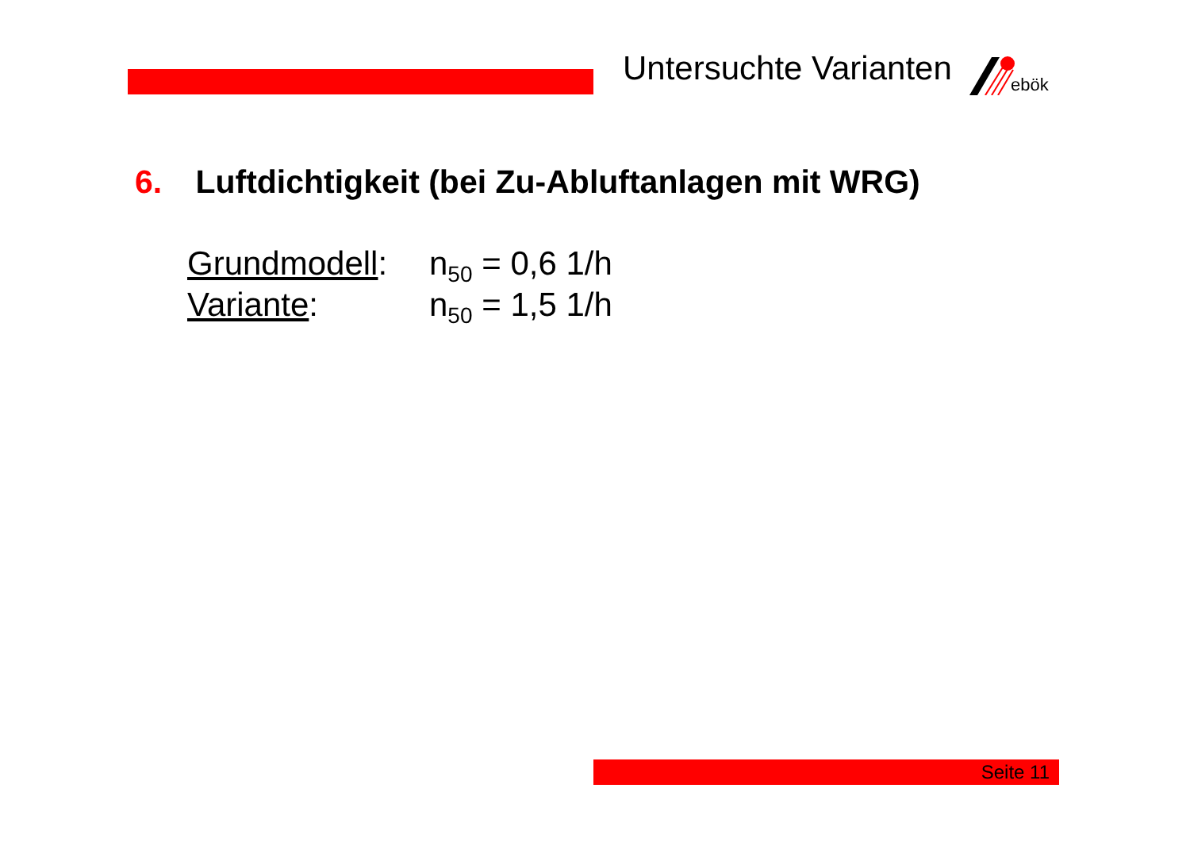Untersuchte Varianten
ebök
6. Luftdichtigkeit (bei Zu-Abluftanlagen mit WRG)
Grundmodell: n<sub>50</sub> = 0,6 1/h
Variante: n<sub>50</sub> = 1,5 1/h
Seite 11